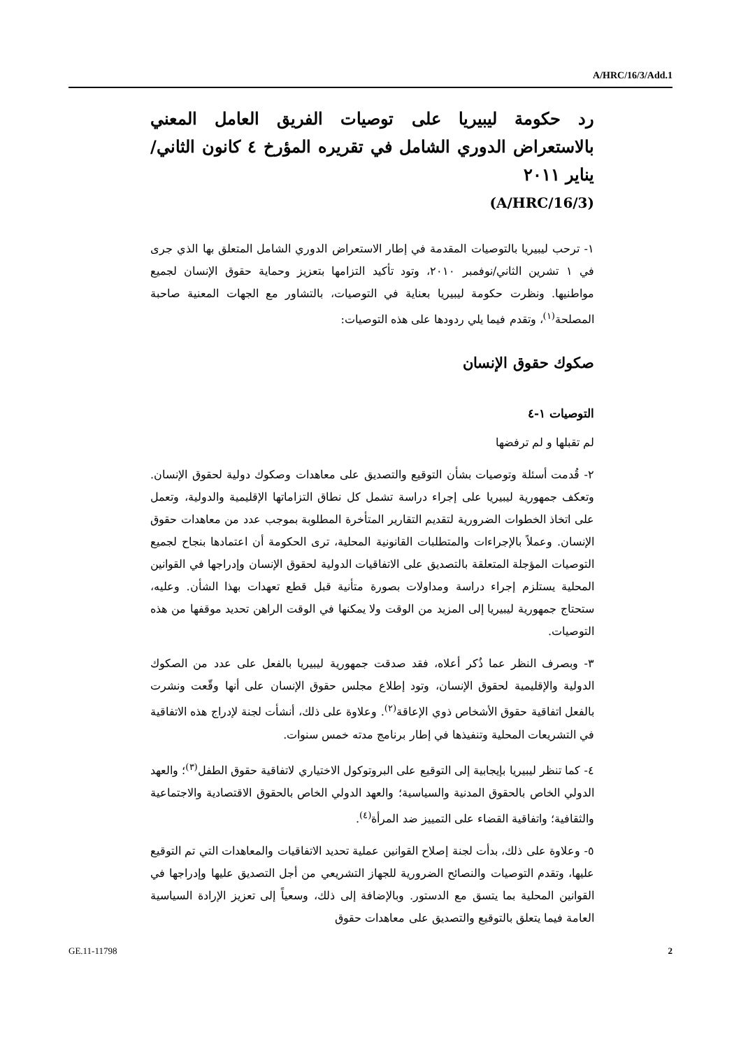A/HRC/16/3/Add.1
رد حكومة ليبيريا على توصيات الفريق العامل المعني بالاستعراض الدوري الشامل في تقريره المؤرخ ٤ كانون الثاني/يناير ٢٠١١
(A/HRC/16/3)
١- ترحب ليبيريا بالتوصيات المقدمة في إطار الاستعراض الدوري الشامل المتعلق بها الذي جرى في ١ تشرين الثاني/نوفمبر ٢٠١٠، وتود تأكيد التزامها بتعزيز وحماية حقوق الإنسان لجميع مواطنيها. ونظرت حكومة ليبيريا بعناية في التوصيات، بالتشاور مع الجهات المعنية صاحبة المصلحة<sup>(١)</sup>، وتقدم فيما يلي ردودها على هذه التوصيات:
صكوك حقوق الإنسان
التوصيات ١-٤
لم تقبلها و لم ترفضها
٢- قُدمت أسئلة وتوصيات بشأن التوقيع والتصديق على معاهدات وصكوك دولية لحقوق الإنسان. وتعكف جمهورية ليبيريا على إجراء دراسة تشمل كل نطاق التزاماتها الإقليمية والدولية، وتعمل على اتخاذ الخطوات الضرورية لتقديم التقارير المتأخرة المطلوبة بموجب عدد من معاهدات حقوق الإنسان. وعملاً بالإجراءات والمتطلبات القانونية المحلية، ترى الحكومة أن اعتمادها بنجاح لجميع التوصيات المؤجلة المتعلقة بالتصديق على الاتفاقيات الدولية لحقوق الإنسان وإدراجها في القوانين المحلية يستلزم إجراء دراسة ومداولات بصورة متأنية قبل قطع تعهدات بهذا الشأن. وعليه، ستحتاج جمهورية ليبيريا إلى المزيد من الوقت ولا يمكنها في الوقت الراهن تحديد موقفها من هذه التوصيات.
٣- وبصرف النظر عما ذُكر أعلاه، فقد صدقت جمهورية ليبيريا بالفعل على عدد من الصكوك الدولية والإقليمية لحقوق الإنسان، وتود إطلاع مجلس حقوق الإنسان على أنها وقّعت ونشرت بالفعل اتفاقية حقوق الأشخاص ذوي الإعاقة<sup>(٢)</sup>. وعلاوة على ذلك، أنشأت لجنة لإدراج هذه الاتفاقية في التشريعات المحلية وتنفيذها في إطار برنامج مدته خمس سنوات.
٤- كما تنظر ليبيريا بإيجابية إلى التوقيع على البروتوكول الاختياري لاتفاقية حقوق الطفل<sup>(٣)</sup>؛ والعهد الدولي الخاص بالحقوق المدنية والسياسية؛ والعهد الدولي الخاص بالحقوق الاقتصادية والاجتماعية والثقافية؛ واتفاقية القضاء على التمييز ضد المرأة<sup>(٤)</sup>.
٥- وعلاوة على ذلك، بدأت لجنة إصلاح القوانين عملية تحديد الاتفاقيات والمعاهدات التي تم التوقيع عليها، وتقدم التوصيات والنصائح الضرورية للجهاز التشريعي من أجل التصديق عليها وإدراجها في القوانين المحلية بما يتسق مع الدستور. وبالإضافة إلى ذلك، وسعياً إلى تعزيز الإرادة السياسية العامة فيما يتعلق بالتوقيع والتصديق على معاهدات حقوق
GE.11-11798 2